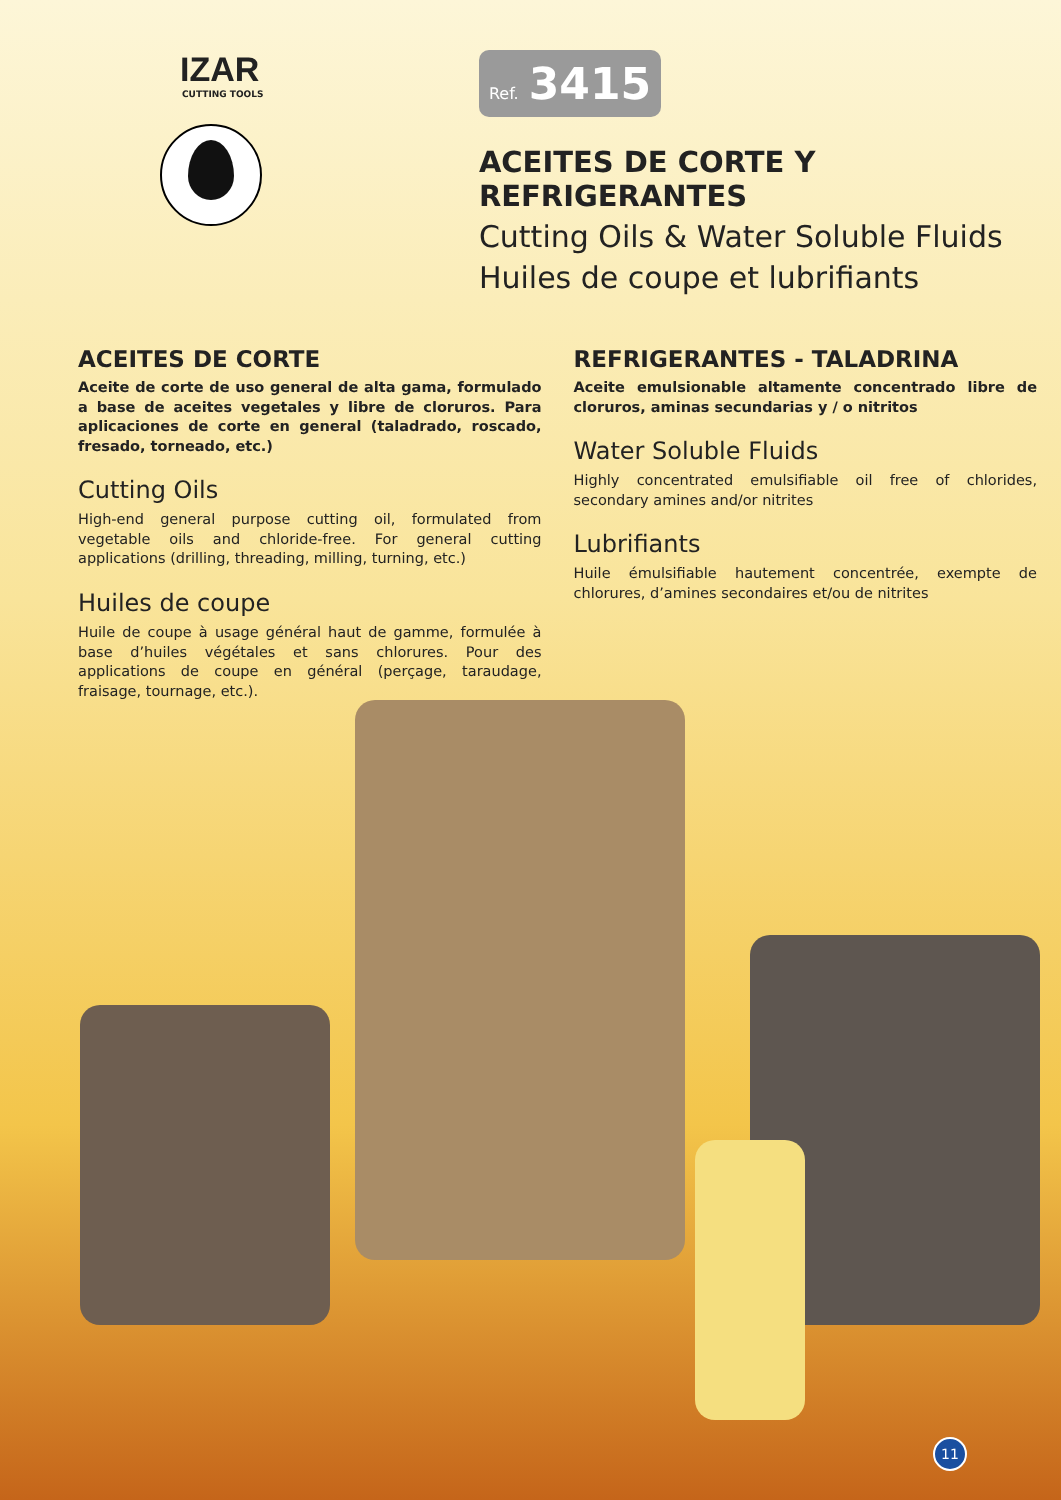IZAR
CUTTING TOOLS
Ref. 3415
ACEITES DE CORTE Y REFRIGERANTES
Cutting Oils & Water Soluble Fluids
Huiles de coupe et lubrifiants
ACEITES DE CORTE
Aceite de corte de uso general de alta gama, formulado a base de aceites vegetales y libre de cloruros. Para aplicaciones de corte en general (taladrado, roscado, fresado, torneado, etc.)
Cutting Oils
High-end general purpose cutting oil, formulated from vegetable oils and chloride-free. For general cutting applications (drilling, threading, milling, turning, etc.)
Huiles de coupe
Huile de coupe à usage général haut de gamme, formulée à base d’huiles végétales et sans chlorures. Pour des applications de coupe en général (perçage, taraudage, fraisage, tournage, etc.).
REFRIGERANTES - TALADRINA
Aceite emulsionable altamente concentrado libre de cloruros, aminas secundarias y / o nitritos
Water Soluble Fluids
Highly concentrated emulsifiable oil free of chlorides, secondary amines and/or nitrites
Lubrifiants
Huile émulsifiable hautement concentrée, exempte de chlorures, d’amines secondaires et/ou de nitrites
11